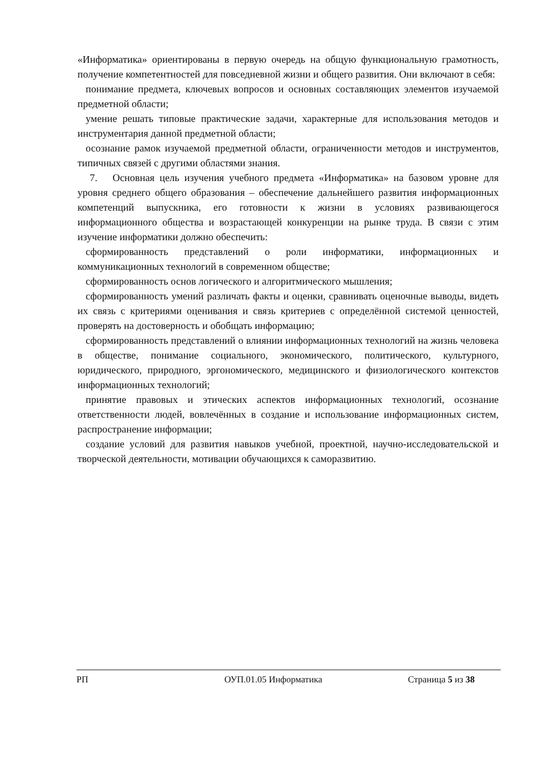«Информатика» ориентированы в первую очередь на общую функциональную грамотность, получение компетентностей для повседневной жизни и общего развития. Они включают в себя:
понимание предмета, ключевых вопросов и основных составляющих элементов изучаемой предметной области;
умение решать типовые практические задачи, характерные для использования методов и инструментария данной предметной области;
осознание рамок изучаемой предметной области, ограниченности методов и инструментов, типичных связей с другими областями знания.
7. Основная цель изучения учебного предмета «Информатика» на базовом уровне для уровня среднего общего образования – обеспечение дальнейшего развития информационных компетенций выпускника, его готовности к жизни в условиях развивающегося информационного общества и возрастающей конкуренции на рынке труда. В связи с этим изучение информатики должно обеспечить:
сформированность представлений о роли информатики, информационных и коммуникационных технологий в современном обществе;
сформированность основ логического и алгоритмического мышления;
сформированность умений различать факты и оценки, сравнивать оценочные выводы, видеть их связь с критериями оценивания и связь критериев с определённой системой ценностей, проверять на достоверность и обобщать информацию;
сформированность представлений о влиянии информационных технологий на жизнь человека в обществе, понимание социального, экономического, политического, культурного, юридического, природного, эргономического, медицинского и физиологического контекстов информационных технологий;
принятие правовых и этических аспектов информационных технологий, осознание ответственности людей, вовлечённых в создание и использование информационных систем, распространение информации;
создание условий для развития навыков учебной, проектной, научно-исследовательской и творческой деятельности, мотивации обучающихся к саморазвитию.
РП ОУП.01.05 Информатика Страница 5 из 38